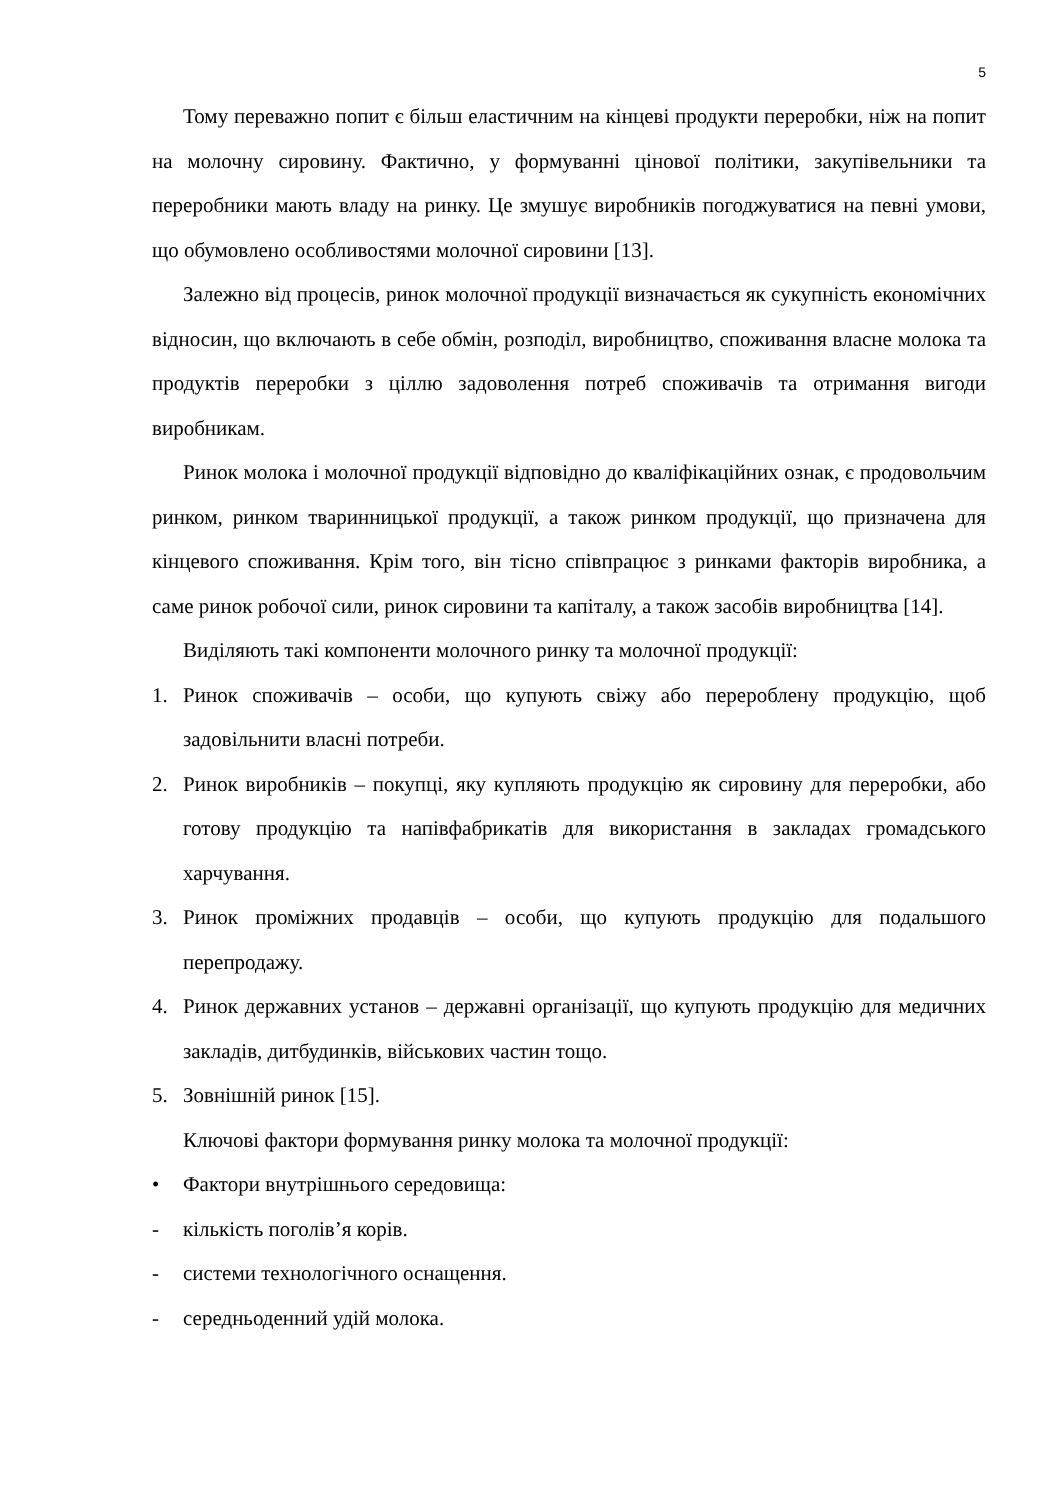5
Тому переважно попит є більш еластичним на кінцеві продукти переробки, ніж на попит на молочну сировину. Фактично, у формуванні цінової політики, закупівельники та переробники мають владу на ринку. Це змушує виробників погоджуватися на певні умови, що обумовлено особливостями молочної сировини [13].
Залежно від процесів, ринок молочної продукції визначається як сукупність економічних відносин, що включають в себе обмін, розподіл, виробництво, споживання власне молока та продуктів переробки з ціллю задоволення потреб споживачів та отримання вигоди виробникам.
Ринок молока і молочної продукції відповідно до кваліфікаційних ознак, є продовольчим ринком, ринком тваринницької продукції, а також ринком продукції, що призначена для кінцевого споживання. Крім того, він тісно співпрацює з ринками факторів виробника, а саме ринок робочої сили, ринок сировини та капіталу, а також засобів виробництва [14].
Виділяють такі компоненти молочного ринку та молочної продукції:
1. Ринок споживачів – особи, що купують свіжу або перероблену продукцію, щоб задовільнити власні потреби.
2. Ринок виробників – покупці, яку купляють продукцію як сировину для переробки, або готову продукцію та напівфабрикатів для використання в закладах громадського харчування.
3. Ринок проміжних продавців – особи, що купують продукцію для подальшого перепродажу.
4. Ринок державних установ – державні організації, що купують продукцію для медичних закладів, дитбудинків, військових частин тощо.
5. Зовнішній ринок [15].
Ключові фактори формування ринку молока та молочної продукції:
• Фактори внутрішнього середовища:
- кількість поголів’я корів.
- системи технологічного оснащення.
- середньоденний удій молока.